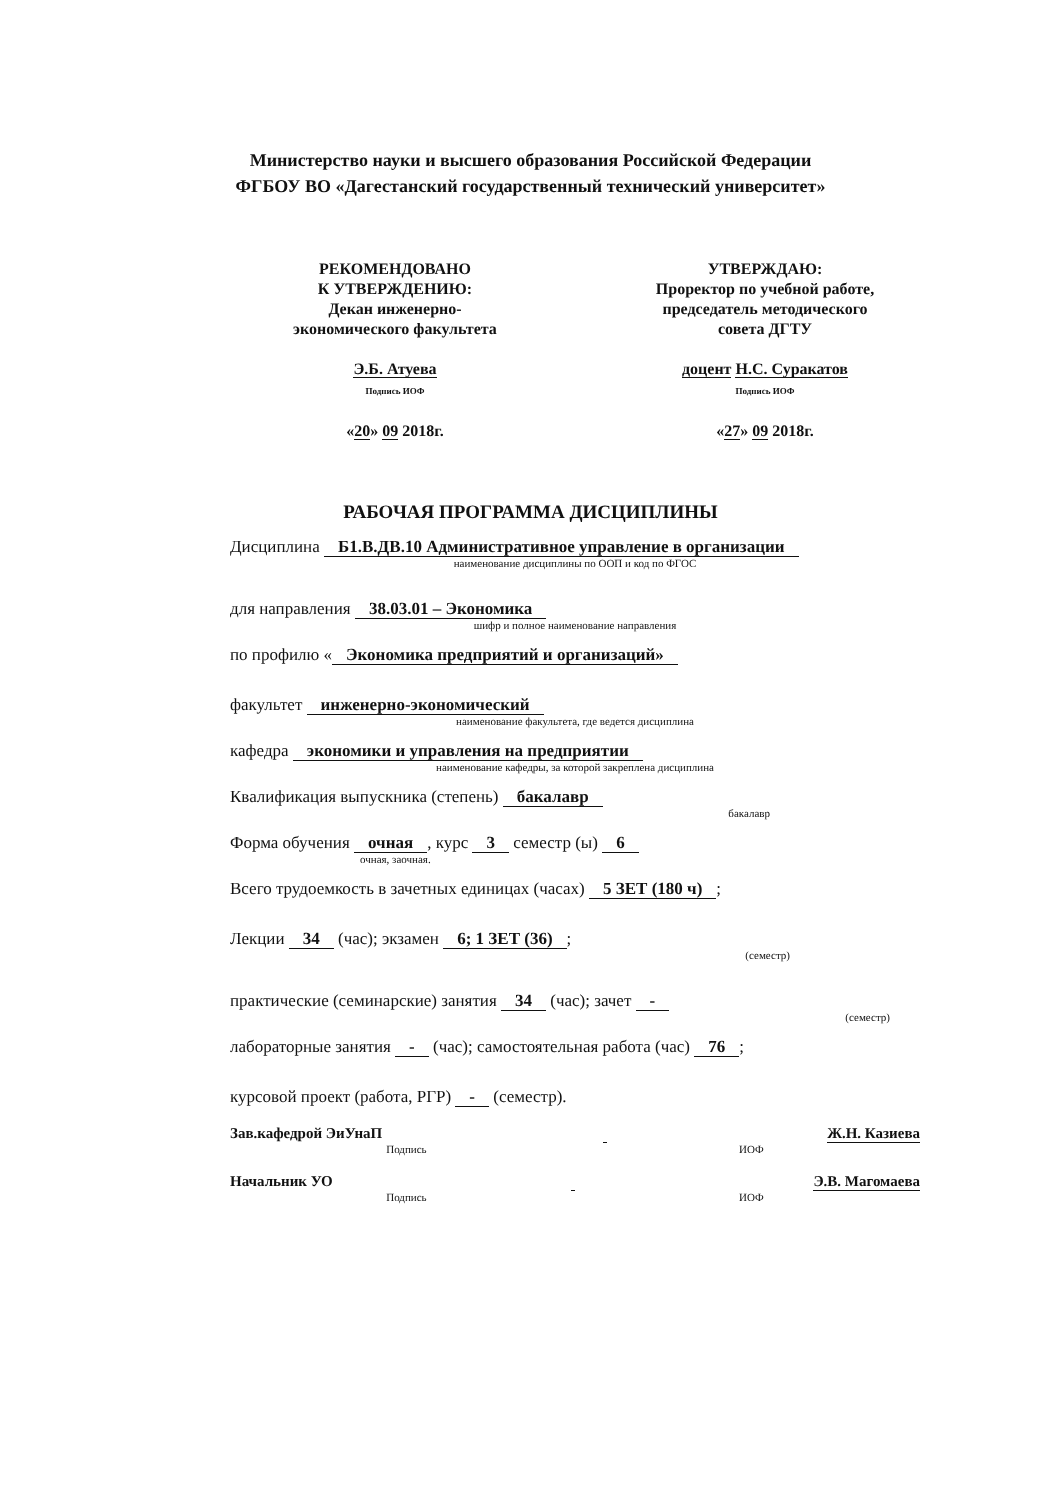Министерство науки и высшего образования Российской Федерации
ФГБОУ ВО «Дагестанский государственный технический университет»
РЕКОМЕНДОВАНО
К УТВЕРЖДЕНИЮ:
Декан инженерно-
экономического факультета
Э.Б. Атуева
Подпись ИОФ
«20» 09 2018г.
УТВЕРЖДАЮ:
Проректор по учебной работе,
председатель методического
совета ДГТУ
доцент Н.С. Суракатов
Подпись ИОФ
«27» 09 2018г.
РАБОЧАЯ ПРОГРАММА ДИСЦИПЛИНЫ
Дисциплина Б1.В.ДВ.10 Административное управление в организации
наименование дисциплины по ООП и код по ФГОС
для направления 38.03.01 – Экономика
шифр и полное наименование направления
по профилю « Экономика предприятий и организаций»
факультет инженерно-экономический
наименование факультета, где ведется дисциплина
кафедра экономики и управления на предприятии
наименование кафедры, за которой закреплена дисциплина
Квалификация выпускника (степень) бакалавр
бакалавр
Форма обучения очная, курс 3 семестр (ы) 6
очная, заочная.
Всего трудоемкость в зачетных единицах (часах) 5 ЗЕТ (180 ч);
Лекции 34 (час); экзамен 6; 1 ЗЕТ (36);
(семестр)
практические (семинарские) занятия 34 (час); зачет -
(семестр)
лабораторные занятия - (час); самостоятельная работа (час) 76;
курсовой проект (работа, РГР) - (семестр).
Зав.кафедрой ЭиУнаП Ж.Н. Казиева
Подпись ИОФ
Начальник УО Э.В. Магомаева
Подпись ИОФ